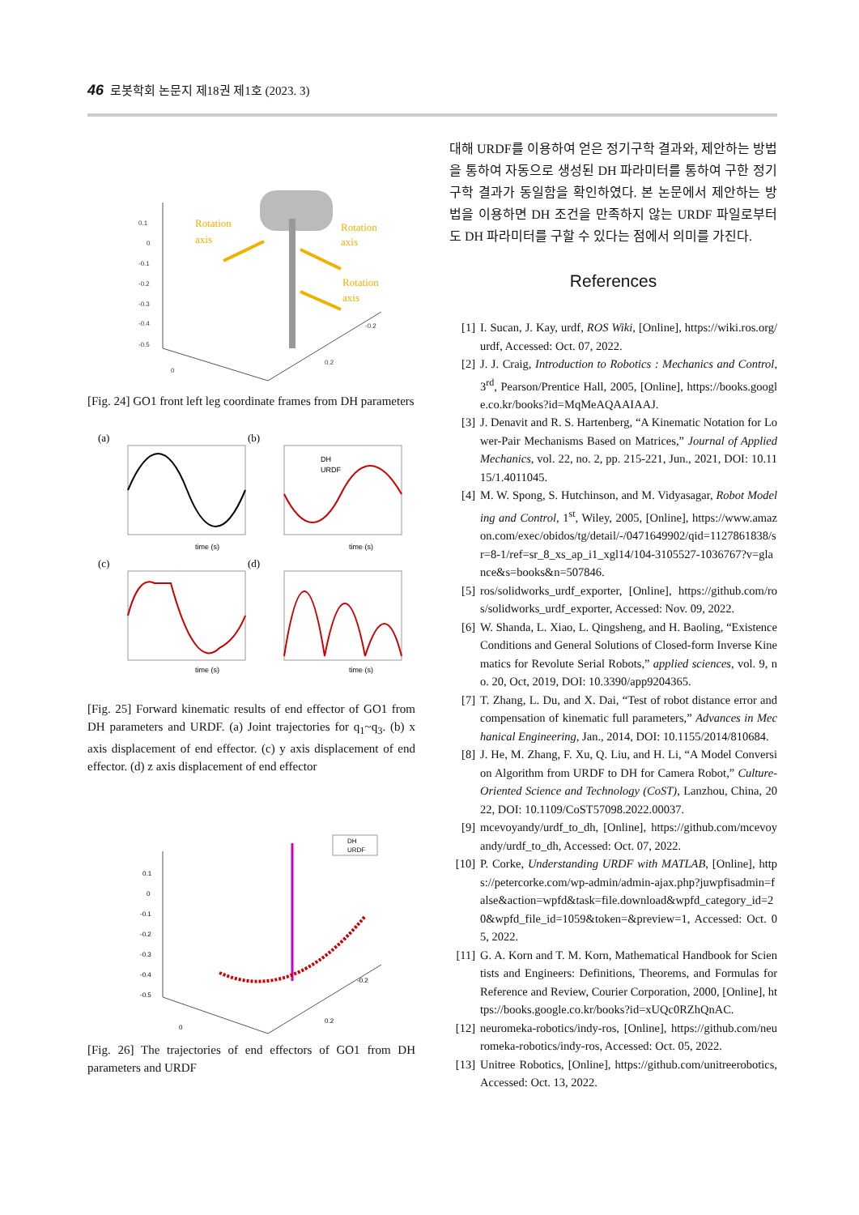46 로봇학회 논문지 제18권 제1호 (2023. 3)
0.1
0
-0.1
-0.2
-0.3
-0.4
-0.5
-0.2
0
0.2
Rotation
axis
Rotation
axis
Rotation
axis
[Fig. 24] GO1 front left leg coordinate frames from DH parameters
(a)
(b)
(c)
(d)
time (s)
time (s)
time (s)
time (s)
DH
URDF
[Fig. 25] Forward kinematic results of end effector of GO1 from DH parameters and URDF. (a) Joint trajectories for q<sub>1</sub>~q<sub>3</sub>. (b) x axis displacement of end effector. (c) y axis displacement of end effector. (d) z axis displacement of end effector
DH
URDF
0.1
0
-0.1
-0.2
-0.3
-0.4
-0.5
-0.2
0
0.2
[Fig. 26] The trajectories of end effectors of GO1 from DH parameters and URDF
대해 URDF를 이용하여 얻은 정기구학 결과와, 제안하는 방법을 통하여 자동으로 생성된 DH 파라미터를 통하여 구한 정기구학 결과가 동일함을 확인하였다. 본 논문에서 제안하는 방법을 이용하면 DH 조건을 만족하지 않는 URDF 파일로부터도 DH 파라미터를 구할 수 있다는 점에서 의미를 가진다.
References
[1] I. Sucan, J. Kay, urdf, ROS Wiki, [Online], https://wiki.ros.org/urdf, Accessed: Oct. 07, 2022.
[2] J. J. Craig, Introduction to Robotics : Mechanics and Control, 3<sup>rd</sup>, Pearson/Prentice Hall, 2005, [Online], https://books.google.co.kr/books?id=MqMeAQAAIAAJ.
[3] J. Denavit and R. S. Hartenberg, “A Kinematic Notation for Lower-Pair Mechanisms Based on Matrices,” Journal of Applied Mechanics, vol. 22, no. 2, pp. 215-221, Jun., 2021, DOI: 10.1115/1.4011045.
[4] M. W. Spong, S. Hutchinson, and M. Vidyasagar, Robot Modeling and Control, 1<sup>st</sup>, Wiley, 2005, [Online], https://www.amazon.com/exec/obidos/tg/detail/-/0471649902/qid=1127861838/sr=8-1/ref=sr_8_xs_ap_i1_xgl14/104-3105527-1036767?v=glance&s=books&n=507846.
[5] ros/solidworks_urdf_exporter, [Online], https://github.com/ros/solidworks_urdf_exporter, Accessed: Nov. 09, 2022.
[6] W. Shanda, L. Xiao, L. Qingsheng, and H. Baoling, “Existence Conditions and General Solutions of Closed-form Inverse Kinematics for Revolute Serial Robots,” applied sciences, vol. 9, no. 20, Oct, 2019, DOI: 10.3390/app9204365.
[7] T. Zhang, L. Du, and X. Dai, “Test of robot distance error and compensation of kinematic full parameters,” Advances in Mechanical Engineering, Jan., 2014, DOI: 10.1155/2014/810684.
[8] J. He, M. Zhang, F. Xu, Q. Liu, and H. Li, “A Model Conversion Algorithm from URDF to DH for Camera Robot,” Culture-Oriented Science and Technology (CoST), Lanzhou, China, 2022, DOI: 10.1109/CoST57098.2022.00037.
[9] mcevoyandy/urdf_to_dh, [Online], https://github.com/mcevoyandy/urdf_to_dh, Accessed: Oct. 07, 2022.
[10] P. Corke, Understanding URDF with MATLAB, [Online], https://petercorke.com/wp-admin/admin-ajax.php?juwpfisadmin=false&action=wpfd&task=file.download&wpfd_category_id=20&wpfd_file_id=1059&token=&preview=1, Accessed: Oct. 05, 2022.
[11] G. A. Korn and T. M. Korn, Mathematical Handbook for Scientists and Engineers: Definitions, Theorems, and Formulas for Reference and Review, Courier Corporation, 2000, [Online], https://books.google.co.kr/books?id=xUQc0RZhQnAC.
[12] neuromeka-robotics/indy-ros, [Online], https://github.com/neuromeka-robotics/indy-ros, Accessed: Oct. 05, 2022.
[13] Unitree Robotics, [Online], https://github.com/unitreerobotics, Accessed: Oct. 13, 2022.